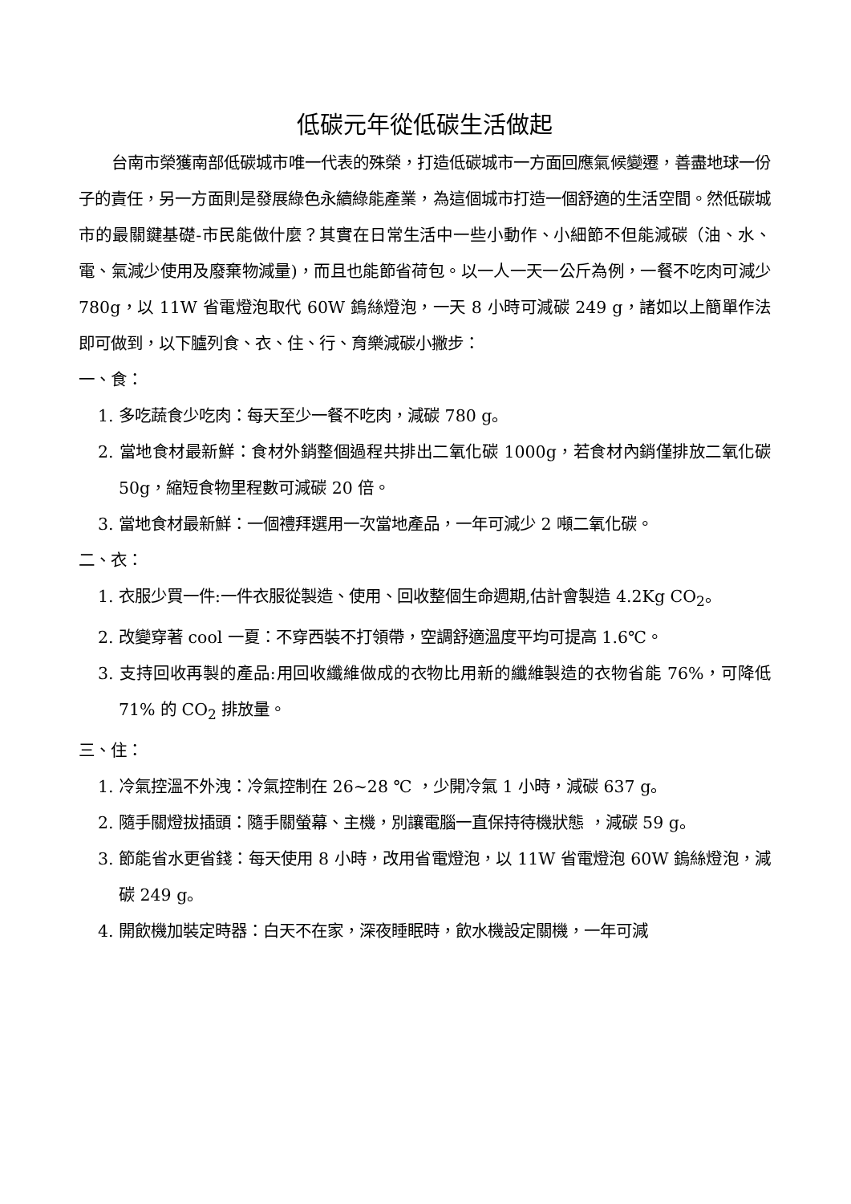低碳元年從低碳生活做起
台南市榮獲南部低碳城市唯一代表的殊榮，打造低碳城市一方面回應氣候變遷，善盡地球一份子的責任，另一方面則是發展綠色永續綠能產業，為這個城市打造一個舒適的生活空間。然低碳城市的最關鍵基礎-市民能做什麼？其實在日常生活中一些小動作、小細節不但能減碳（油、水、電、氣減少使用及廢棄物減量)，而且也能節省荷包。以一人一天一公斤為例，一餐不吃肉可減少 780g，以 11W 省電燈泡取代 60W 鎢絲燈泡，一天 8 小時可減碳 249 g，諸如以上簡單作法即可做到，以下臚列食、衣、住、行、育樂減碳小撇步：
一、食：
1. 多吃蔬食少吃肉：每天至少一餐不吃肉，減碳 780 g。
2. 當地食材最新鮮：食材外銷整個過程共排出二氧化碳 1000g，若食材內銷僅排放二氧化碳 50g，縮短食物里程數可減碳 20 倍。
3. 當地食材最新鮮：一個禮拜選用一次當地產品，一年可減少 2 噸二氧化碳。
二、衣：
1. 衣服少買一件:一件衣服從製造、使用、回收整個生命週期,估計會製造 4.2Kg CO<sub>2</sub>。
2. 改變穿著 cool 一夏：不穿西裝不打領帶，空調舒適溫度平均可提高 1.6℃。
3. 支持回收再製的產品:用回收纖維做成的衣物比用新的纖維製造的衣物省能 76%，可降低 71% 的 CO<sub>2</sub> 排放量。
三、住：
1. 冷氣控溫不外洩：冷氣控制在 26~28 ℃ ，少開冷氣 1 小時，減碳 637 g。
2. 隨手關燈拔插頭：隨手關螢幕、主機，別讓電腦一直保持待機狀態 ，減碳 59 g。
3. 節能省水更省錢：每天使用 8 小時，改用省電燈泡，以 11W 省電燈泡 60W 鎢絲燈泡，減碳 249 g。
4. 開飲機加裝定時器：白天不在家，深夜睡眠時，飲水機設定關機，一年可減